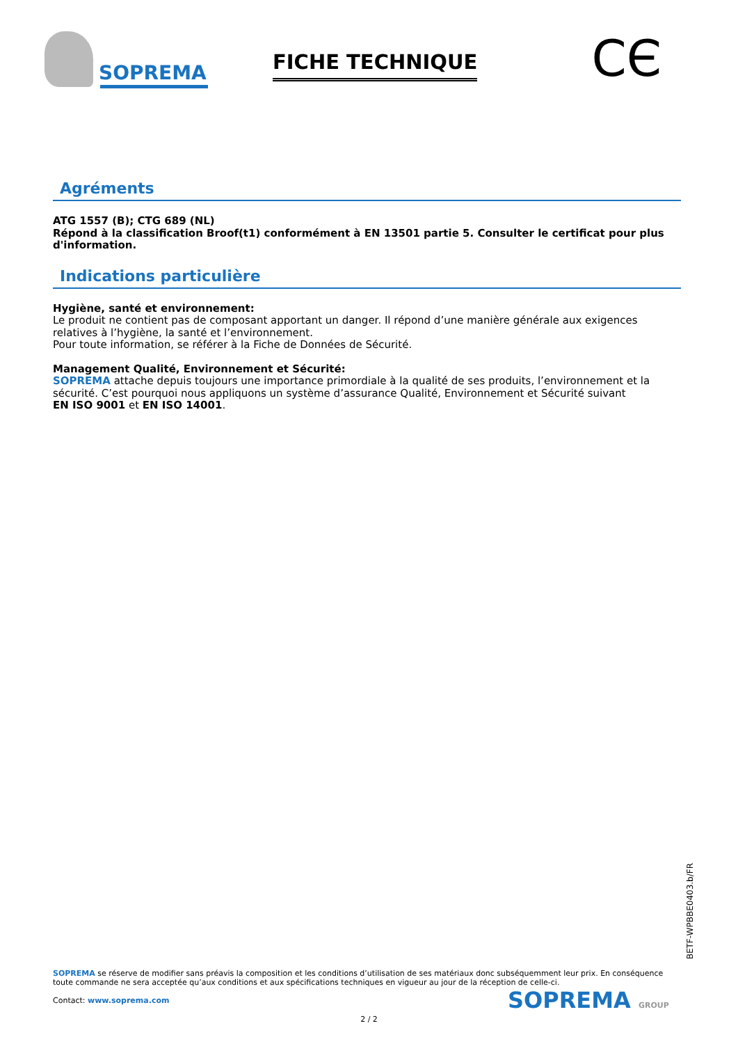SOPREMA
FICHE TECHNIQUE
CЄ
Agréments
ATG 1557 (B); CTG 689 (NL)
Répond à la classification Broof(t1) conformément à EN 13501 partie 5. Consulter le certificat pour plus d'information.
Indications particulière
Hygiène, santé et environnement:
Le produit ne contient pas de composant apportant un danger. Il répond d’une manière générale aux exigences relatives à l’hygiène, la santé et l’environnement.
Pour toute information, se référer à la Fiche de Données de Sécurité.
Management Qualité, Environnement et Sécurité:
SOPREMA attache depuis toujours une importance primordiale à la qualité de ses produits, l’environnement et la sécurité. C’est pourquoi nous appliquons un système d’assurance Qualité, Environnement et Sécurité suivant
EN ISO 9001 et EN ISO 14001.
BETF-WPBBE0403.b/FR
SOPREMA se réserve de modifier sans préavis la composition et les conditions d’utilisation de ses matériaux donc subséquemment leur prix. En conséquence toute commande ne sera acceptée qu’aux conditions et aux spécifications techniques en vigueur au jour de la réception de celle-ci.
Contact: www.soprema.com
SOPREMA GROUP
2 / 2